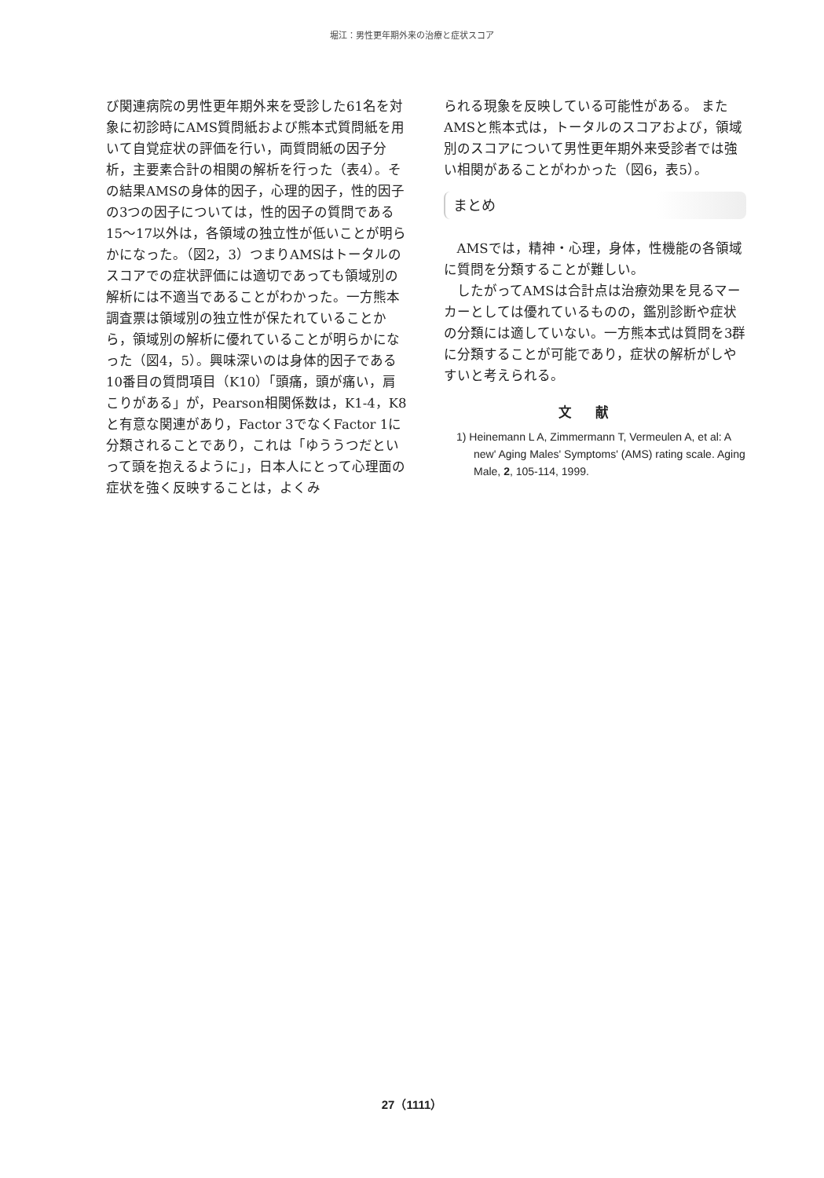堀江：男性更年期外来の治療と症状スコア
び関連病院の男性更年期外来を受診した61名を対象に初診時にAMS質問紙および熊本式質問紙を用いて自覚症状の評価を行い，両質問紙の因子分析，主要素合計の相関の解析を行った（表4）。その結果AMSの身体的因子，心理的因子，性的因子の3つの因子については，性的因子の質問である15～17以外は，各領域の独立性が低いことが明らかになった。（図2，3）つまりAMSはトータルのスコアでの症状評価には適切であっても領域別の解析には不適当であることがわかった。一方熊本調査票は領域別の独立性が保たれていることから，領域別の解析に優れていることが明らかになった（図4，5）。興味深いのは身体的因子である10番目の質問項目（K10）「頭痛，頭が痛い，肩こりがある」が，Pearson相関係数は，K1-4，K8と有意な関連があり，Factor 3でなくFactor 1に分類されることであり，これは「ゆううつだといって頭を抱えるように」，日本人にとって心理面の症状を強く反映することは，よくみ
られる現象を反映している可能性がある。 またAMSと熊本式は，トータルのスコアおよび，領域別のスコアについて男性更年期外来受診者では強い相関があることがわかった（図6，表5）。
まとめ
AMSでは，精神・心理，身体，性機能の各領域に質問を分類することが難しい。
したがってAMSは合計点は治療効果を見るマーカーとしては優れているものの，鑑別診断や症状の分類には適していない。一方熊本式は質問を3群に分類することが可能であり，症状の解析がしやすいと考えられる。
文献
1) Heinemann L A, Zimmermann T, Vermeulen A, et al: A new' Aging Males' Symptoms' (AMS) rating scale. Aging Male, 2, 105-114, 1999.
27（1111）